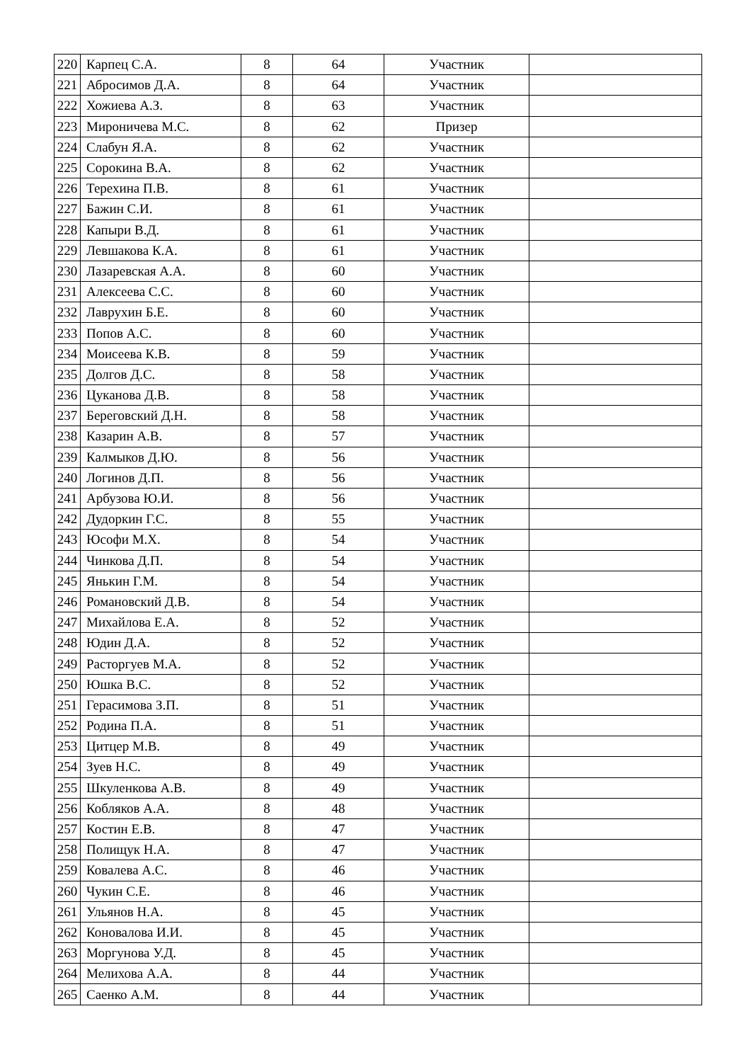| 220 | Карпец С.А. | 8 | 64 | Участник | |
| 221 | Абросимов Д.А. | 8 | 64 | Участник | |
| 222 | Хожиева А.З. | 8 | 63 | Участник | |
| 223 | Мироничева М.С. | 8 | 62 | Призер | |
| 224 | Слабун Я.А. | 8 | 62 | Участник | |
| 225 | Сорокина В.А. | 8 | 62 | Участник | |
| 226 | Терехина П.В. | 8 | 61 | Участник | |
| 227 | Бажин С.И. | 8 | 61 | Участник | |
| 228 | Капыри В.Д. | 8 | 61 | Участник | |
| 229 | Левшакова К.А. | 8 | 61 | Участник | |
| 230 | Лазаревская А.А. | 8 | 60 | Участник | |
| 231 | Алексеева С.С. | 8 | 60 | Участник | |
| 232 | Лаврухин Б.Е. | 8 | 60 | Участник | |
| 233 | Попов А.С. | 8 | 60 | Участник | |
| 234 | Моисеева К.В. | 8 | 59 | Участник | |
| 235 | Долгов Д.С. | 8 | 58 | Участник | |
| 236 | Цуканова Д.В. | 8 | 58 | Участник | |
| 237 | Береговский Д.Н. | 8 | 58 | Участник | |
| 238 | Казарин А.В. | 8 | 57 | Участник | |
| 239 | Калмыков Д.Ю. | 8 | 56 | Участник | |
| 240 | Логинов Д.П. | 8 | 56 | Участник | |
| 241 | Арбузова Ю.И. | 8 | 56 | Участник | |
| 242 | Дудоркин Г.С. | 8 | 55 | Участник | |
| 243 | Юсофи М.Х. | 8 | 54 | Участник | |
| 244 | Чинкова Д.П. | 8 | 54 | Участник | |
| 245 | Янькин Г.М. | 8 | 54 | Участник | |
| 246 | Романовский Д.В. | 8 | 54 | Участник | |
| 247 | Михайлова Е.А. | 8 | 52 | Участник | |
| 248 | Юдин Д.А. | 8 | 52 | Участник | |
| 249 | Расторгуев М.А. | 8 | 52 | Участник | |
| 250 | Юшка В.С. | 8 | 52 | Участник | |
| 251 | Герасимова З.П. | 8 | 51 | Участник | |
| 252 | Родина П.А. | 8 | 51 | Участник | |
| 253 | Цитцер М.В. | 8 | 49 | Участник | |
| 254 | Зуев Н.С. | 8 | 49 | Участник | |
| 255 | Шкуленкова А.В. | 8 | 49 | Участник | |
| 256 | Кобляков А.А. | 8 | 48 | Участник | |
| 257 | Костин Е.В. | 8 | 47 | Участник | |
| 258 | Полищук Н.А. | 8 | 47 | Участник | |
| 259 | Ковалева А.С. | 8 | 46 | Участник | |
| 260 | Чукин С.Е. | 8 | 46 | Участник | |
| 261 | Ульянов Н.А. | 8 | 45 | Участник | |
| 262 | Коновалова И.И. | 8 | 45 | Участник | |
| 263 | Моргунова У.Д. | 8 | 45 | Участник | |
| 264 | Мелихова А.А. | 8 | 44 | Участник | |
| 265 | Саенко А.М. | 8 | 44 | Участник | |